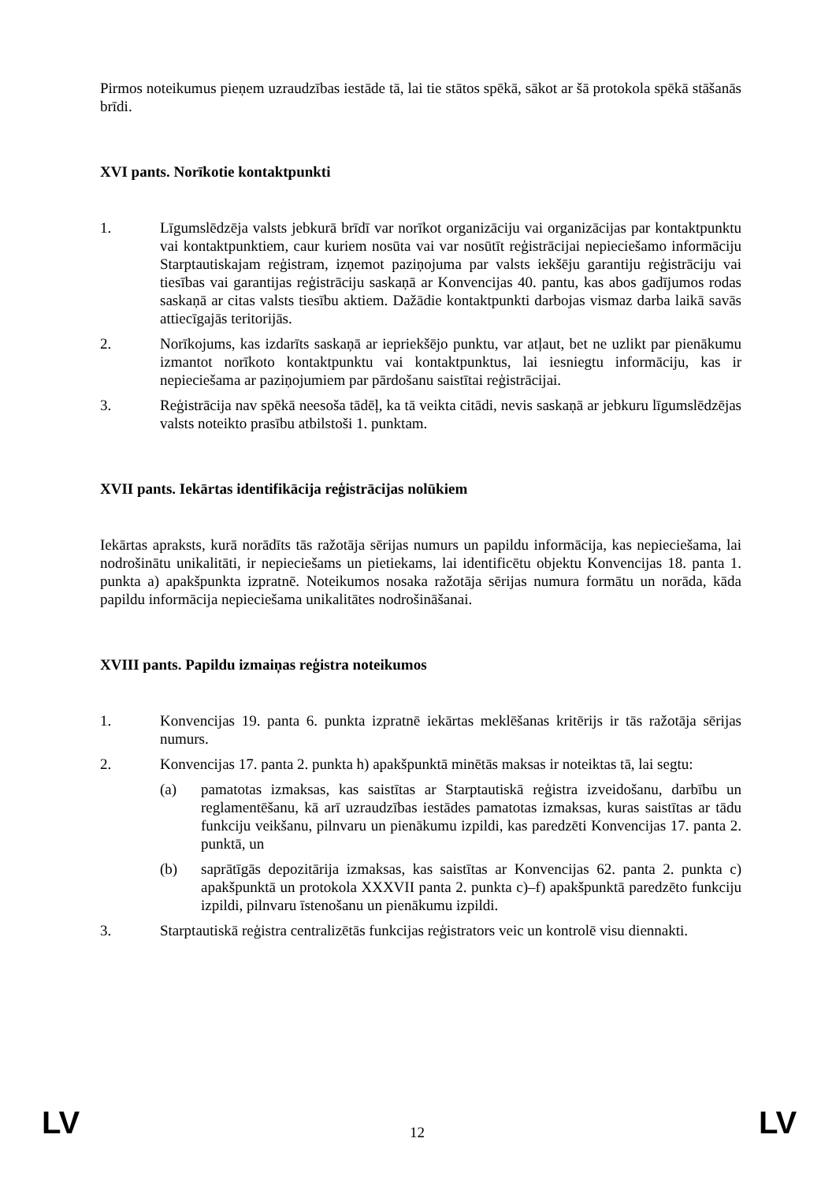Pirmos noteikumus pieņem uzraudzības iestāde tā, lai tie stātos spēkā, sākot ar šā protokola spēkā stāšanās brīdi.
XVI pants. Norīkotie kontaktpunkti
1. Līgumslēdzēja valsts jebkurā brīdī var norīkot organizāciju vai organizācijas par kontaktpunktu vai kontaktpunktiem, caur kuriem nosūta vai var nosūtīt reģistrācijai nepieciešamo informāciju Starptautiskajam reģistram, izņemot paziņojuma par valsts iekšēju garantiju reģistrāciju vai tiesības vai garantijas reģistrāciju saskaņā ar Konvencijas 40. pantu, kas abos gadījumos rodas saskaņā ar citas valsts tiesību aktiem. Dažādie kontaktpunkti darbojas vismaz darba laikā savās attiecīgajās teritorijās.
2. Norīkojums, kas izdarīts saskaņā ar iepriekšējo punktu, var atļaut, bet ne uzlikt par pienākumu izmantot norīkoto kontaktpunktu vai kontaktpunktus, lai iesniegtu informāciju, kas ir nepieciešama ar paziņojumiem par pārdošanu saistītai reģistrācijai.
3. Reģistrācija nav spēkā neesoša tādēļ, ka tā veikta citādi, nevis saskaņā ar jebkuru līgumslēdzējas valsts noteikto prasību atbilstoši 1. punktam.
XVII pants. Iekārtas identifikācija reģistrācijas nolūkiem
Iekārtas apraksts, kurā norādīts tās ražotāja sērijas numurs un papildu informācija, kas nepieciešama, lai nodrošinātu unikalitāti, ir nepieciešams un pietiekams, lai identificētu objektu Konvencijas 18. panta 1. punkta a) apakšpunkta izpratnē. Noteikumos nosaka ražotāja sērijas numura formātu un norāda, kāda papildu informācija nepieciešama unikalitātes nodrošināšanai.
XVIII pants. Papildu izmaiņas reģistra noteikumos
1. Konvencijas 19. panta 6. punkta izpratnē iekārtas meklēšanas kritērijs ir tās ražotāja sērijas numurs.
2. Konvencijas 17. panta 2. punkta h) apakšpunktā minētās maksas ir noteiktas tā, lai segtu:
(a) pamatotas izmaksas, kas saistītas ar Starptautiskā reģistra izveidošanu, darbību un reglamentēšanu, kā arī uzraudzības iestādes pamatotas izmaksas, kuras saistītas ar tādu funkciju veikšanu, pilnvaru un pienākumu izpildi, kas paredzēti Konvencijas 17. panta 2. punktā, un
(b) saprātīgās depozitārija izmaksas, kas saistītas ar Konvencijas 62. panta 2. punkta c) apakšpunktā un protokola XXXVII panta 2. punkta c)–f) apakšpunktā paredzēto funkciju izpildi, pilnvaru īstenošanu un pienākumu izpildi.
3. Starptautiskā reģistra centralizētās funkcijas reģistrators veic un kontrolē visu diennakti.
LV 12 LV